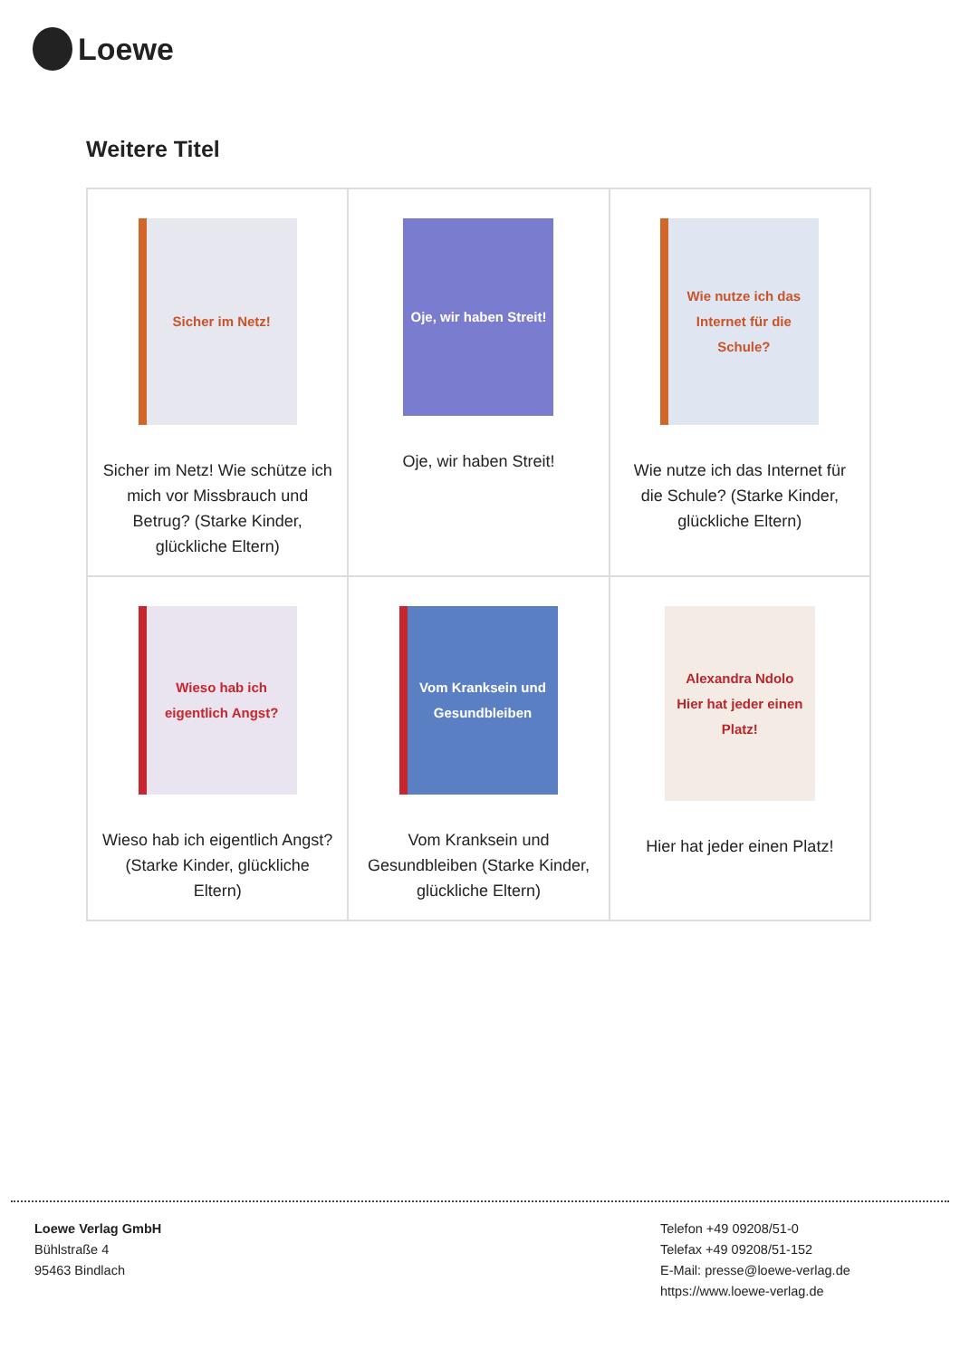Loewe
Weitere Titel
| Sicher im Netz! Sicher im Netz! Wie schütze ich mich vor Missbrauch und Betrug? (Starke Kinder, glückliche Eltern) | Oje, wir haben Streit! Oje, wir haben Streit! | Wie nutze ich das Internet für die Schule? Wie nutze ich das Internet für die Schule? (Starke Kinder, glückliche Eltern) |
| Wieso hab ich eigentlich Angst? Wieso hab ich eigentlich Angst? (Starke Kinder, glückliche Eltern) | Vom Kranksein und Gesundbleiben Vom Kranksein und Gesundbleiben (Starke Kinder, glückliche Eltern) | Alexandra Ndolo Hier hat jeder einen Platz! Hier hat jeder einen Platz! |
Loewe Verlag GmbH
Bühlstraße 4
95463 Bindlach
Telefon +49 09208/51-0
Telefax +49 09208/51-152
E-Mail: presse@loewe-verlag.de
https://www.loewe-verlag.de